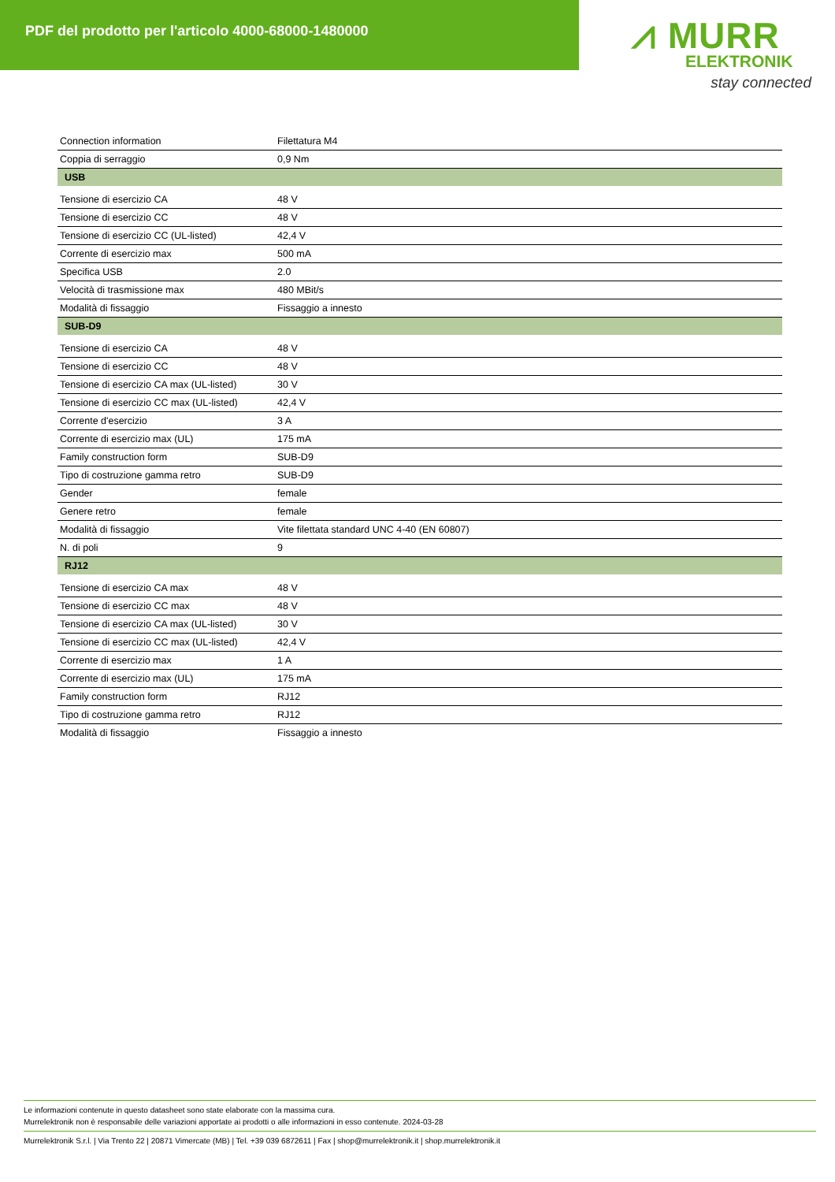PDF del prodotto per l'articolo 4000-68000-1480000
⩘ MURR
ELEKTRONIK
stay connected
| Connection information | Filettatura M4 |
| Coppia di serraggio | 0,9 Nm |
| USB | |
| Tensione di esercizio CA | 48 V |
| Tensione di esercizio CC | 48 V |
| Tensione di esercizio CC (UL-listed) | 42,4 V |
| Corrente di esercizio max | 500 mA |
| Specifica USB | 2.0 |
| Velocità di trasmissione max | 480 MBit/s |
| Modalità di fissaggio | Fissaggio a innesto |
| SUB-D9 | |
| Tensione di esercizio CA | 48 V |
| Tensione di esercizio CC | 48 V |
| Tensione di esercizio CA max (UL-listed) | 30 V |
| Tensione di esercizio CC max (UL-listed) | 42,4 V |
| Corrente d'esercizio | 3 A |
| Corrente di esercizio max (UL) | 175 mA |
| Family construction form | SUB-D9 |
| Tipo di costruzione gamma retro | SUB-D9 |
| Gender | female |
| Genere retro | female |
| Modalità di fissaggio | Vite filettata standard UNC 4-40 (EN 60807) |
| N. di poli | 9 |
| RJ12 | |
| Tensione di esercizio CA max | 48 V |
| Tensione di esercizio CC max | 48 V |
| Tensione di esercizio CA max (UL-listed) | 30 V |
| Tensione di esercizio CC max (UL-listed) | 42,4 V |
| Corrente di esercizio max | 1 A |
| Corrente di esercizio max (UL) | 175 mA |
| Family construction form | RJ12 |
| Tipo di costruzione gamma retro | RJ12 |
| Modalità di fissaggio | Fissaggio a innesto |
Le informazioni contenute in questo datasheet sono state elaborate con la massima cura.
Murrelektronik non è responsabile delle variazioni apportate ai prodotti o alle informazioni in esso contenute. 2024-03-28
Murrelektronik S.r.l. | Via Trento 22 | 20871 Vimercate (MB) | Tel. +39 039 6872611 | Fax | shop@murrelektronik.it | shop.murrelektronik.it